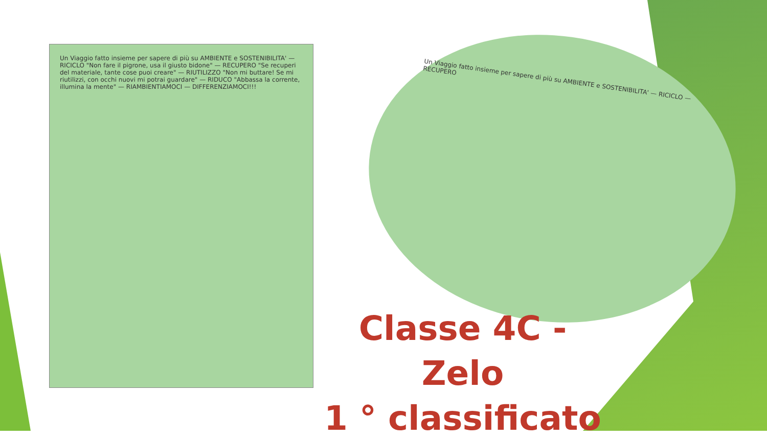Un Viaggio fatto insieme per sapere di più su AMBIENTE e SOSTENIBILITA' — RICICLO "Non fare il pigrone, usa il giusto bidone" — RECUPERO "Se recuperi del materiale, tante cose puoi creare" — RIUTILIZZO "Non mi buttare! Se mi riutilizzi, con occhi nuovi mi potrai guardare" — RIDUCO "Abbassa la corrente, illumina la mente" — RIAMBIENTIAMOCI — DIFFERENZIAMOCI!!!
Un Viaggio fatto insieme per sapere di più su AMBIENTE e SOSTENIBILITA' — RICICLO — RECUPERO
Classe 4C - Zelo
1 ° classificato